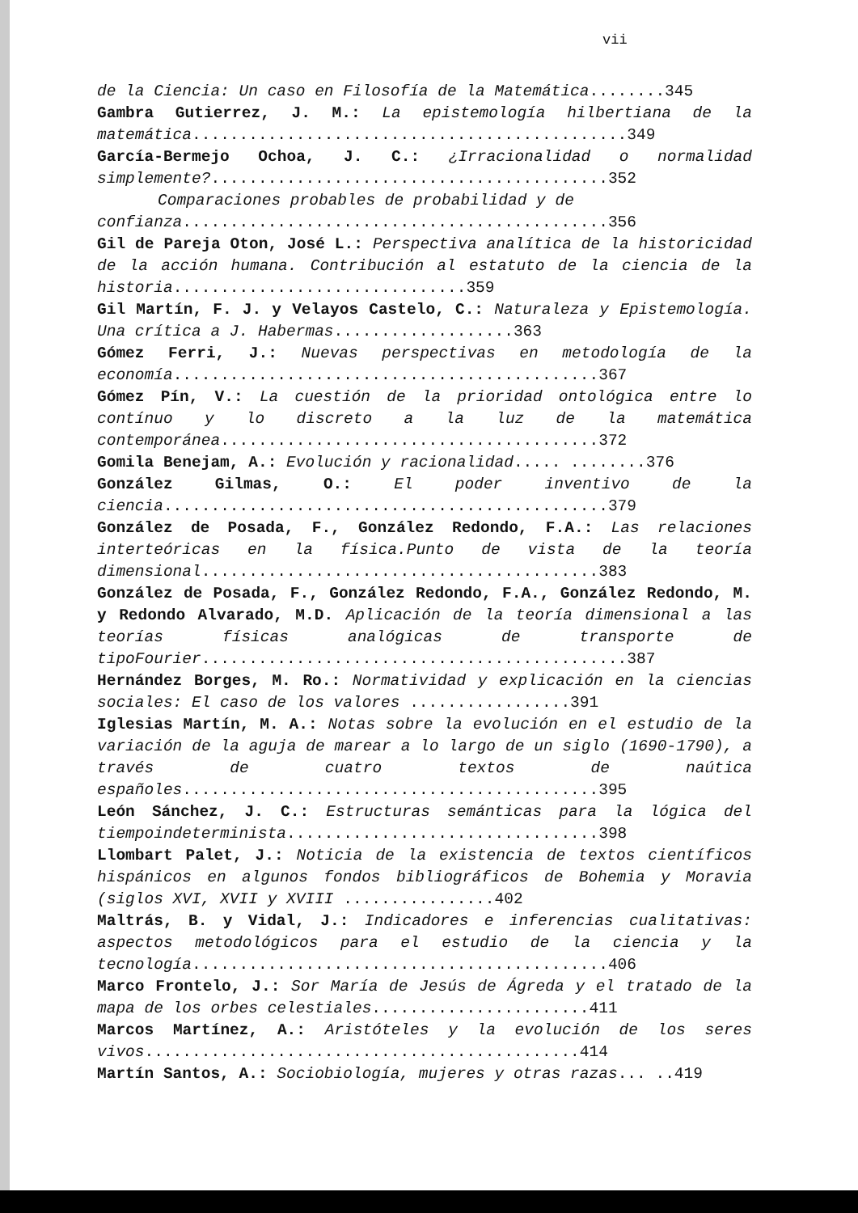vii
de la Ciencia: Un caso en Filosofía de la Matemática........345
Gambra Gutierrez, J. M.: La epistemología hilbertiana de la matemática..............................................349
García-Bermejo Ochoa, J. C.: ¿Irracionalidad o normalidad simplemente?..........................................352
Comparaciones probables de probabilidad y de
confianza.............................................356
Gil de Pareja Oton, José L.: Perspectiva analítica de la historicidad de la acción humana. Contribución al estatuto de la ciencia de la historia...............................359
Gil Martín, F. J. y Velayos Castelo, C.: Naturaleza y Epistemología. Una crítica a J. Habermas...................363
Gómez Ferri, J.: Nuevas perspectivas en metodología de la economía.............................................367
Gómez Pín, V.: La cuestión de la prioridad ontológica entre lo contínuo y lo discreto a la luz de la matemática contemporánea........................................372
Gomila Benejam, A.: Evolución y racionalidad..... ........376
González Gilmas, O.: El poder inventivo de la ciencia...............................................379
González de Posada, F., González Redondo, F.A.: Las relaciones interteóricas en la física.Punto de vista de la teoría dimensional..........................................383
González de Posada, F., González Redondo, F.A., González Redondo, M. y Redondo Alvarado, M.D. Aplicación de la teoría dimensional a las teorías físicas analógicas de transporte de tipoFourier.............................................387
Hernández Borges, M. Ro.: Normatividad y explicación en la ciencias sociales: El caso de los valores .................391
Iglesias Martín, M. A.: Notas sobre la evolución en el estudio de la variación de la aguja de marear a lo largo de un siglo (1690-1790), a través de cuatro textos de naútica españoles............................................395
León Sánchez, J. C.: Estructuras semánticas para la lógica del tiempoindeterminista.................................398
Llombart Palet, J.: Noticia de la existencia de textos científicos hispánicos en algunos fondos bibliográficos de Bohemia y Moravia (siglos XVI, XVII y XVIII ................402
Maltrás, B. y Vidal, J.: Indicadores e inferencias cualitativas: aspectos metodológicos para el estudio de la ciencia y la tecnología............................................406
Marco Frontelo, J.: Sor María de Jesús de Ágreda y el tratado de la mapa de los orbes celestiales.......................411
Marcos Martínez, A.: Aristóteles y la evolución de los seres vivos..............................................414
Martín Santos, A.: Sociobiología, mujeres y otras razas... ..419